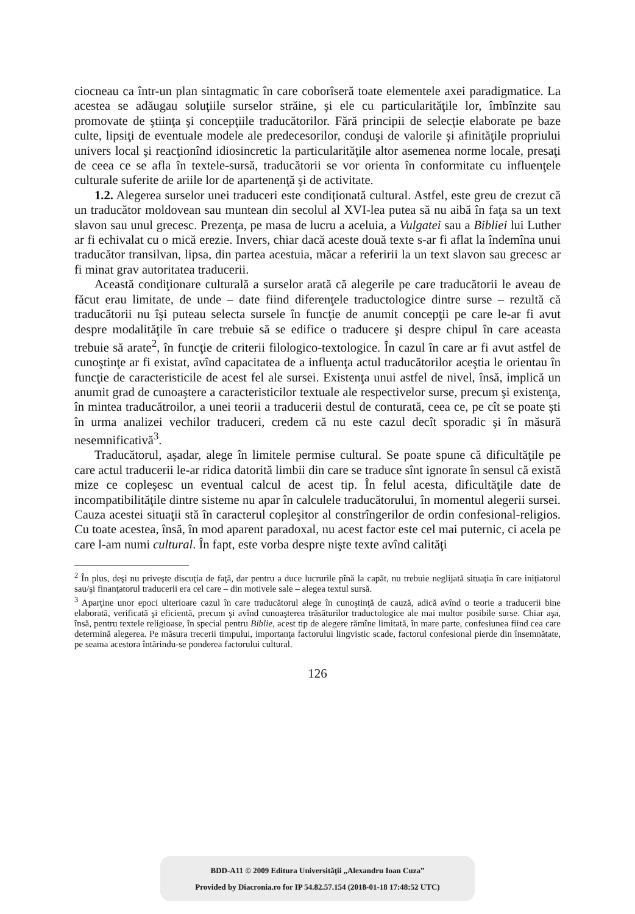ciocneau ca într-un plan sintagmatic în care coborîseră toate elementele axei paradigmatice. La acestea se adăugau soluţiile surselor străine, şi ele cu particularităţile lor, îmbînzite sau promovate de ştiinţa şi concepţiile traducătorilor. Fără principii de selecţie elaborate pe baze culte, lipsiţi de eventuale modele ale predecesorilor, conduşi de valorile şi afinităţile propriului univers local şi reacţionînd idiosincretic la particularităţile altor asemenea norme locale, presaţi de ceea ce se afla în textele-sursă, traducătorii se vor orienta în conformitate cu influenţele culturale suferite de ariile lor de apartenenţă şi de activitate.
1.2. Alegerea surselor unei traduceri este condiţionată cultural. Astfel, este greu de crezut că un traducător moldovean sau muntean din secolul al XVI-lea putea să nu aibă în faţa sa un text slavon sau unul grecesc. Prezenţa, pe masa de lucru a aceluia, a Vulgatei sau a Bibliei lui Luther ar fi echivalat cu o mică erezie. Invers, chiar dacă aceste două texte s-ar fi aflat la îndemîna unui traducător transilvan, lipsa, din partea acestuia, măcar a referirii la un text slavon sau grecesc ar fi minat grav autoritatea traducerii.
Această condiţionare culturală a surselor arată că alegerile pe care traducătorii le aveau de făcut erau limitate, de unde – date fiind diferenţele traductologice dintre surse – rezultă că traducătorii nu îşi puteau selecta sursele în funcţie de anumit concepţii pe care le-ar fi avut despre modalităţile în care trebuie să se edifice o traducere şi despre chipul în care aceasta trebuie să arate<sup>2</sup>, în funcţie de criterii filologico-textologice. În cazul în care ar fi avut astfel de cunoştinţe ar fi existat, avînd capacitatea de a influenţa actul traducătorilor aceştia le orientau în funcţie de caracteristicile de acest fel ale sursei. Existenţa unui astfel de nivel, însă, implică un anumit grad de cunoaştere a caracteristicilor textuale ale respectivelor surse, precum şi existenţa, în mintea traducătroilor, a unei teorii a traducerii destul de conturată, ceea ce, pe cît se poate şti în urma analizei vechilor traduceri, credem că nu este cazul decît sporadic şi în măsură nesemnificativă<sup>3</sup>.
Traducătorul, aşadar, alege în limitele permise cultural. Se poate spune că dificultăţile pe care actul traducerii le-ar ridica datorită limbii din care se traduce sînt ignorate în sensul că există mize ce copleşesc un eventual calcul de acest tip. În felul acesta, dificultăţile date de incompatibilităţile dintre sisteme nu apar în calculele traducătorului, în momentul alegerii sursei. Cauza acestei situaţii stă în caracterul copleşitor al constrîngerilor de ordin confesional-religios. Cu toate acestea, însă, în mod aparent paradoxal, nu acest factor este cel mai puternic, ci acela pe care l-am numi cultural. În fapt, este vorba despre nişte texte avînd calităţi
<sup>2</sup> În plus, deşi nu priveşte discuţia de faţă, dar pentru a duce lucrurile pînă la capăt, nu trebuie neglijată situaţia în care iniţiatorul sau/şi finanţatorul traducerii era cel care – din motivele sale – alegea textul sursă.
<sup>3</sup> Aparţine unor epoci ulterioare cazul în care traducătorul alege în cunoştinţă de cauză, adică avînd o teorie a traducerii bine elaborată, verificată şi eficientă, precum şi avînd cunoaşterea trăsăturilor traductologice ale mai multor posibile surse. Chiar aşa, însă, pentru textele religioase, în special pentru Biblie, acest tip de alegere rămîne limitată, în mare parte, confesiunea fiind cea care determină alegerea. Pe măsura trecerii timpului, importanţa factorului lingvistic scade, factorul confesional pierde din însemnătate, pe seama acestora întărindu-se ponderea factorului cultural.
126
BDD-A11 © 2009 Editura Universităţii „Alexandru Ioan Cuza”
Provided by Diacronia.ro for IP 54.82.57.154 (2018-01-18 17:48:52 UTC)